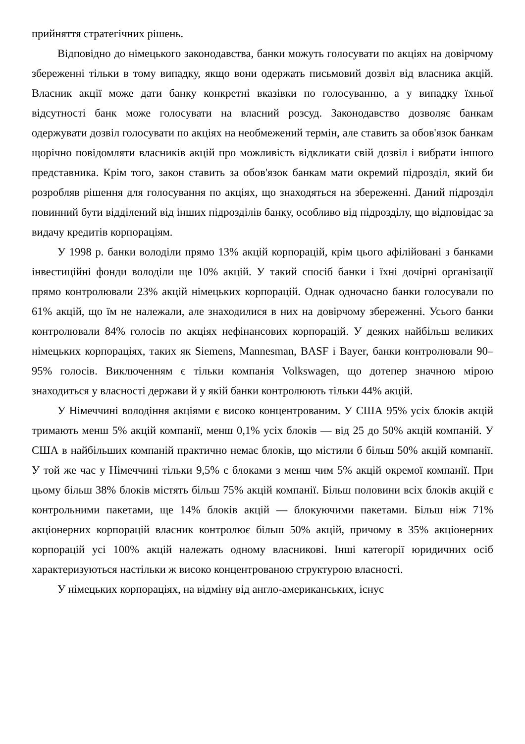прийняття стратегічних рішень.
Відповідно до німецького законодавства, банки можуть голосувати по акціях на довірчому збереженні тільки в тому випадку, якщо вони одержать письмовий дозвіл від власника акцій. Власник акції може дати банку конкретні вказівки по голосуванню, а у випадку їхньої відсутності банк може голосувати на власний розсуд. Законодавство дозволяє банкам одержувати дозвіл голосувати по акціях на необмежений термін, але ставить за обов'язок банкам щорічно повідомляти власників акцій про можливість відкликати свій дозвіл і вибрати іншого представника. Крім того, закон ставить за обов'язок банкам мати окремий підрозділ, який би розробляв рішення для голосування по акціях, що знаходяться на збереженні. Даний підрозділ повинний бути відділений від інших підрозділів банку, особливо від підрозділу, що відповідає за видачу кредитів корпораціям.
У 1998 р. банки володіли прямо 13% акцій корпорацій, крім цього афілійовані з банками інвестиційні фонди володіли ще 10% акцій. У такий спосіб банки і їхні дочірні організації прямо контролювали 23% акцій німецьких корпорацій. Однак одночасно банки голосували по 61% акцій, що їм не належали, але знаходилися в них на довірчому збереженні. Усього банки контролювали 84% голосів по акціях нефінансових корпорацій. У деяких найбільш великих німецьких корпораціях, таких як Siemens, Mannesman, BASF і Bayer, банки контролювали 90–95% голосів. Виключенням є тільки компанія Volkswagen, що дотепер значною мірою знаходиться у власності держави й у якій банки контролюють тільки 44% акцій.
У Німеччині володіння акціями є високо концентрованим. У США 95% усіх блоків акцій тримають менш 5% акцій компанії, менш 0,1% усіх блоків — від 25 до 50% акцій компаній. У США в найбільших компаній практично немає блоків, що містили б більш 50% акцій компанії. У той же час у Німеччині тільки 9,5% є блоками з менш чим 5% акцій окремої компанії. При цьому більш 38% блоків містять більш 75% акцій компанії. Більш половини всіх блоків акцій є контрольними пакетами, ще 14% блоків акцій — блокуючими пакетами. Більш ніж 71% акціонерних корпорацій власник контролює більш 50% акцій, причому в 35% акціонерних корпорацій усі 100% акцій належать одному власникові. Інші категорії юридичних осіб характеризуються настільки ж високо концентрованою структурою власності.
У німецьких корпораціях, на відміну від англо-американських, існує